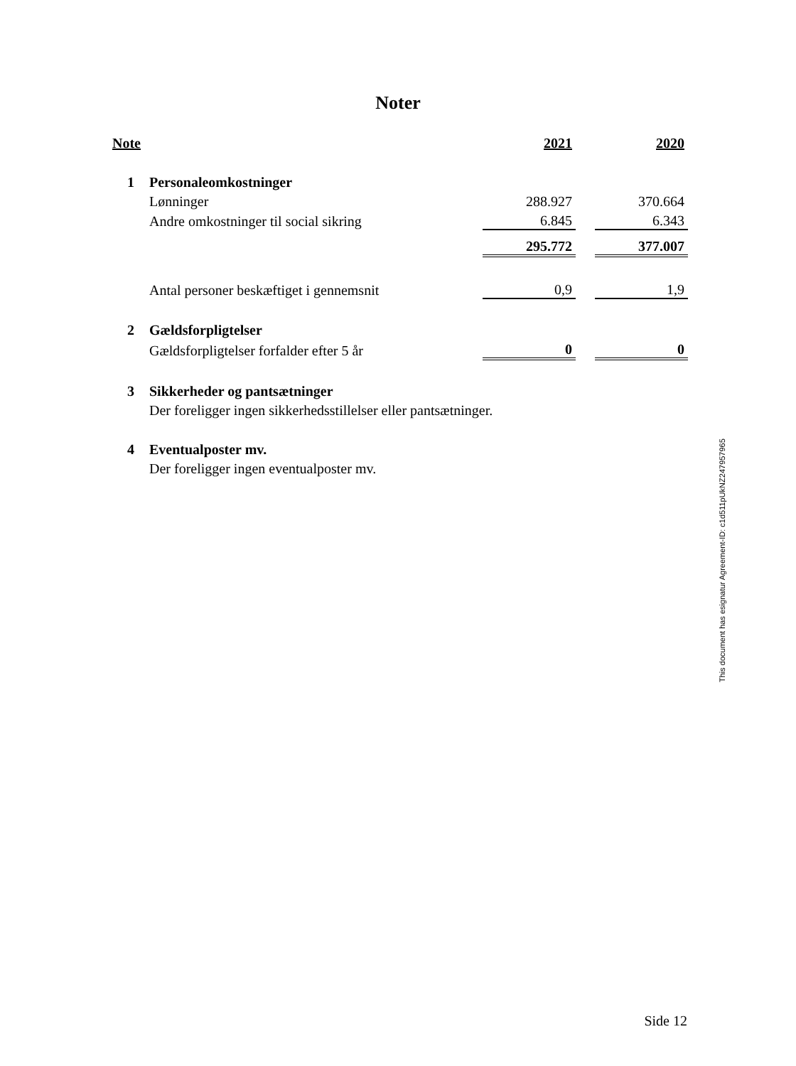Noter
| Note | | 2021 | | 2020 |
| --- | --- | --- | --- | --- |
| 1 | Personaleomkostninger | | | |
| | Lønninger | 288.927 | | 370.664 |
| | Andre omkostninger til social sikring | 6.845 | | 6.343 |
| | | 295.772 | | 377.007 |
| | Antal personer beskæftiget i gennemsnit | 0,9 | | 1,9 |
| 2 | Gældsforpligtelser | | | |
| | Gældsforpligtelser forfalder efter 5 år | 0 | | 0 |
| 3 | Sikkerheder og pantsætninger | | | |
| | Der foreligger ingen sikkerhedsstillelser eller pantsætninger. | | | |
| 4 | Eventualposter mv. | | | |
| | Der foreligger ingen eventualposter mv. | | | |
This document has esignatur Agreement-ID: c1d511pUkNZ247957965
Side 12